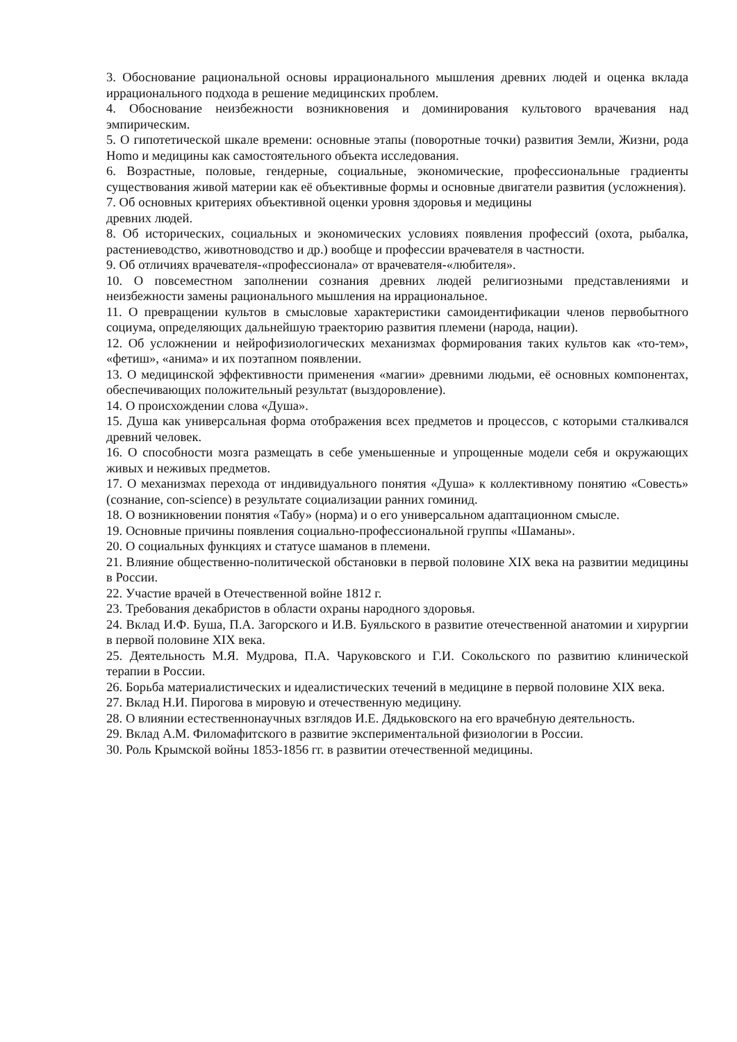3. Обоснование рациональной основы иррационального мышления древних людей и оценка вклада иррационального подхода в решение медицинских проблем.
4. Обоснование неизбежности возникновения и доминирования культового врачевания над эмпирическим.
5. О гипотетической шкале времени: основные этапы (поворотные точки) развития Земли, Жизни, рода Homo и медицины как самостоятельного объекта исследования.
6. Возрастные, половые, гендерные, социальные, экономические, профессиональные градиенты существования живой материи как её объективные формы и основные двигатели развития (усложнения).
7. Об основных критериях объективной оценки уровня здоровья и медицины
древних людей.
8. Об исторических, социальных и экономических условиях появления профессий (охота, рыбалка, растениеводство, животноводство и др.) вообще и профессии врачевателя в частности.
9. Об отличиях врачевателя-«профессионала» от врачевателя-«любителя».
10. О повсеместном заполнении сознания древних людей религиозными представлениями и неизбежности замены рационального мышления на иррациональное.
11. О превращении культов в смысловые характеристики самоидентификации членов первобытного социума, определяющих дальнейшую траекторию развития племени (народа, нации).
12. Об усложнении и нейрофизиологических механизмах формирования таких культов как «то-тем», «фетиш», «анима» и их поэтапном появлении.
13. О медицинской эффективности применения «магии» древними людьми, её основных компонентах, обеспечивающих положительный результат (выздоровление).
14. О происхождении слова «Душа».
15. Душа как универсальная форма отображения всех предметов и процессов, с которыми сталкивался древний человек.
16. О способности мозга размещать в себе уменьшенные и упрощенные модели себя и окружающих живых и неживых предметов.
17. О механизмах перехода от индивидуального понятия «Душа» к коллективному понятию «Совесть» (сознание, con-science) в результате социализации ранних гоминид.
18. О возникновении понятия «Табу» (норма) и о его универсальном адаптационном смысле.
19. Основные причины появления социально-профессиональной группы «Шаманы».
20. О социальных функциях и статусе шаманов в племени.
21. Влияние общественно-политической обстановки в первой половине XIX века на развитии медицины в России.
22. Участие врачей в Отечественной войне 1812 г.
23. Требования декабристов в области охраны народного здоровья.
24. Вклад И.Ф. Буша, П.А. Загорского и И.В. Буяльского в развитие отечественной анатомии и хирургии в первой половине XIX века.
25. Деятельность М.Я. Мудрова, П.А. Чаруковского и Г.И. Сокольского по развитию клинической терапии в России.
26. Борьба материалистических и идеалистических течений в медицине в первой половине XIX века.
27. Вклад Н.И. Пирогова в мировую и отечественную медицину.
28. О влиянии естественнонаучных взглядов И.Е. Дядьковского на его врачебную деятельность.
29. Вклад А.М. Филомафитского в развитие экспериментальной физиологии в России.
30. Роль Крымской войны 1853-1856 гг. в развитии отечественной медицины.